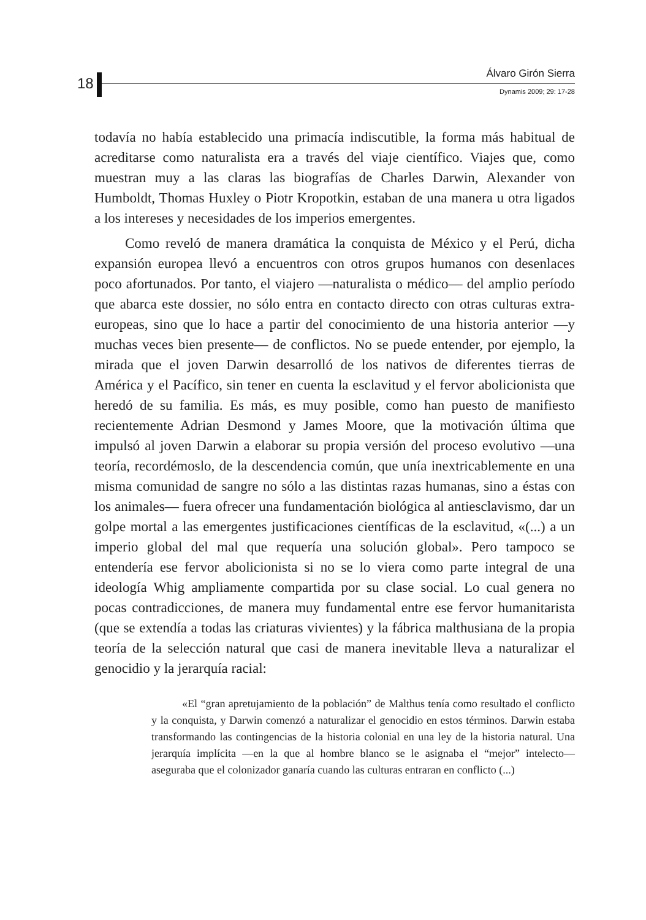18
Álvaro Girón Sierra
Dynamis 2009; 29: 17-28
todavía no había establecido una primacía indiscutible, la forma más habitual de acreditarse como naturalista era a través del viaje científico. Viajes que, como muestran muy a las claras las biografías de Charles Darwin, Alexander von Humboldt, Thomas Huxley o Piotr Kropotkin, estaban de una manera u otra ligados a los intereses y necesidades de los imperios emergentes.
Como reveló de manera dramática la conquista de México y el Perú, dicha expansión europea llevó a encuentros con otros grupos humanos con desenlaces poco afortunados. Por tanto, el viajero —naturalista o médico— del amplio período que abarca este dossier, no sólo entra en contacto directo con otras culturas extra-europeas, sino que lo hace a partir del conocimiento de una historia anterior —y muchas veces bien presente— de conflictos. No se puede entender, por ejemplo, la mirada que el joven Darwin desarrolló de los nativos de diferentes tierras de América y el Pacífico, sin tener en cuenta la esclavitud y el fervor abolicionista que heredó de su familia. Es más, es muy posible, como han puesto de manifiesto recientemente Adrian Desmond y James Moore, que la motivación última que impulsó al joven Darwin a elaborar su propia versión del proceso evolutivo —una teoría, recordémoslo, de la descendencia común, que unía inextricablemente en una misma comunidad de sangre no sólo a las distintas razas humanas, sino a éstas con los animales— fuera ofrecer una fundamentación biológica al antiesclavismo, dar un golpe mortal a las emergentes justificaciones científicas de la esclavitud, «(...) a un imperio global del mal que requería una solución global». Pero tampoco se entendería ese fervor abolicionista si no se lo viera como parte integral de una ideología Whig ampliamente compartida por su clase social. Lo cual genera no pocas contradicciones, de manera muy fundamental entre ese fervor humanitarista (que se extendía a todas las criaturas vivientes) y la fábrica malthusiana de la propia teoría de la selección natural que casi de manera inevitable lleva a naturalizar el genocidio y la jerarquía racial:
«El “gran apretujamiento de la población” de Malthus tenía como resultado el conflicto y la conquista, y Darwin comenzó a naturalizar el genocidio en estos términos. Darwin estaba transformando las contingencias de la historia colonial en una ley de la historia natural. Una jerarquía implícita —en la que al hombre blanco se le asignaba el “mejor” intelecto— aseguraba que el colonizador ganaría cuando las culturas entraran en conflicto (...)